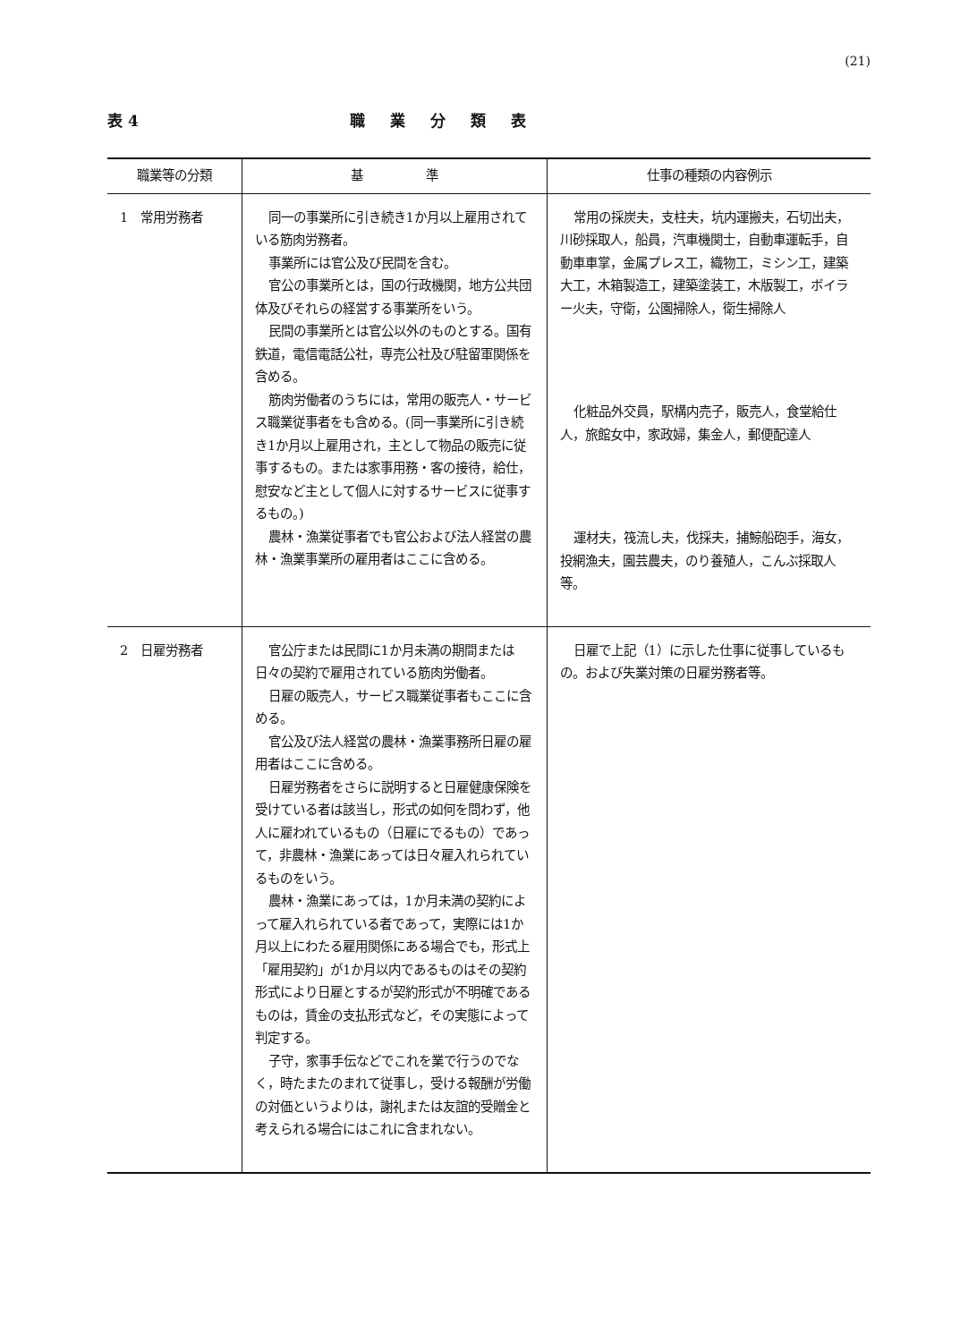(21)
表 4 職業分類表
| 職業等の分類 | 基 準 | 仕事の種類の内容例示 |
| --- | --- | --- |
| 1 常用労務者 | 同一の事業所に引き続き1か月以上雇用されている筋肉労務者。 事業所には官公及び民間を含む。 官公の事業所とは，国の行政機関，地方公共団体及びそれらの経営する事業所をいう。 民間の事業所とは官公以外のものとする。国有鉄道，電信電話公社，専売公社及び駐留軍関係を含める。 筋肉労働者のうちには，常用の販売人・サービス職業従事者をも含める。(同一事業所に引き続き1か月以上雇用され，主として物品の販売に従事するもの。または家事用務・客の接待，給仕，慰安など主として個人に対するサービスに従事するもの。) 農林・漁業従事者でも官公および法人経営の農林・漁業事業所の雇用者はここに含める。 | 常用の採炭夫，支柱夫，坑内運搬夫，石切出夫，川砂採取人，船員，汽車機関士，自動車運転手，自動車車掌，金属プレス工，織物工，ミシン工，建築大工，木箱製造工，建築塗装工，木版製工，ボイラー火夫，守衛，公園掃除人，衛生掃除人 化粧品外交員，駅構内売子，販売人，食堂給仕人，旅館女中，家政婦，集金人，郵便配達人 運材夫，筏流し夫，伐採夫，捕鯨船砲手，海女，投網漁夫，園芸農夫，のり養殖人，こんぶ採取人等。 |
| 2 日雇労務者 | 官公庁または民間に1か月未満の期間または日々の契約で雇用されている筋肉労働者。 日雇の販売人，サービス職業従事者もここに含める。 官公及び法人経営の農林・漁業事務所日雇の雇用者はここに含める。 日雇労務者をさらに説明すると日雇健康保険を受けている者は該当し，形式の如何を問わず，他人に雇われているもの（日雇にでるもの）であって，非農林・漁業にあっては日々雇入れられているものをいう。 農林・漁業にあっては，1か月未満の契約によって雇入れられている者であって，実際には1か月以上にわたる雇用関係にある場合でも，形式上「雇用契約」が1か月以内であるものはその契約形式により日雇とするが契約形式が不明確であるものは，賃金の支払形式など，その実態によって判定する。 子守，家事手伝などでこれを業で行うのでなく，時たまたのまれて従事し，受ける報酬が労働の対価というよりは，謝礼または友誼的受贈金と考えられる場合にはこれに含まれない。 | 日雇で上記（1）に示した仕事に従事しているもの。および失業対策の日雇労務者等。 |